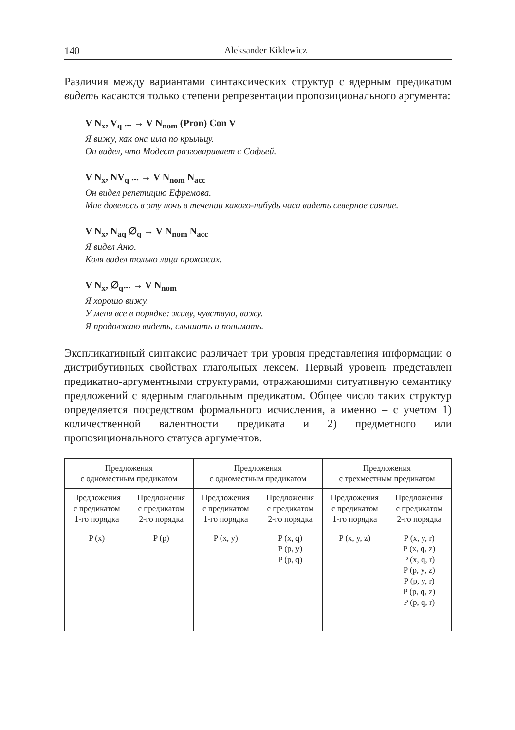140 Aleksander Kiklewicz
Различия между вариантами синтаксических структур с ядерным предикатом видеть касаются только степени репрезентации пропозиционального аргумента:
V N<sub>x</sub>, V<sub>q</sub> ... → V N<sub>nom</sub> (Pron) Con V
Я вижу, как она шла по крыльцу.
Он видел, что Модест разговаривает с Софьей.
V N<sub>x</sub>, NV<sub>q</sub> ... → V N<sub>nom</sub> N<sub>acc</sub>
Он видел репетицию Ефремова.
Мне довелось в эту ночь в течении какого-нибудь часа видеть северное сияние.
V N<sub>x</sub>, N<sub>aq</sub> ∅<sub>q</sub> → V N<sub>nom</sub> N<sub>acc</sub>
Я видел Аню.
Коля видел только лица прохожих.
V N<sub>x</sub>, ∅<sub>q</sub>... → V N<sub>nom</sub>
Я хорошо вижу.
У меня все в порядке: живу, чувствую, вижу.
Я продолжаю видеть, слышать и понимать.
Экспликативный синтаксис различает три уровня представления информации о дистрибутивных свойствах глагольных лексем. Первый уровень представлен предикатно-аргументными структурами, отражающими ситуативную семантику предложений с ядерным глагольным предикатом. Общее число таких структур определяется посредством формального исчисления, а именно – с учетом 1) количественной валентности предиката и 2) предметного или пропозиционального статуса аргументов.
| Предложения с одноместным предикатом | | Предложения с одноместным предикатом | | Предложения с трехместным предикатом | |
| Предложения с предикатом 1-го порядка | Предложения с предикатом 2-го порядка | Предложения с предикатом 1-го порядка | Предложения с предикатом 2-го порядка | Предложения с предикатом 1-го порядка | Предложения с предикатом 2-го порядка |
| P (x) | P (p) | P (x, y) | P (x, q) P (p, y) P (p, q) | P (x, y, z) | P (x, y, r) P (x, q, z) P (x, q, r) P (p, y, z) P (p, y, r) P (p, q, z) P (p, q, r) |